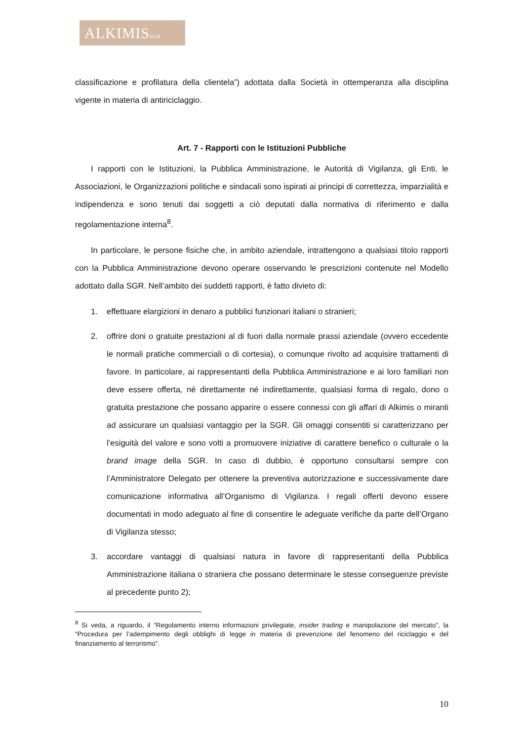ALKIMISSGR
classificazione e profilatura della clientela”) adottata dalla Società in ottemperanza alla disciplina vigente in materia di antiriciclaggio.
Art. 7 - Rapporti con le Istituzioni Pubbliche
I rapporti con le Istituzioni, la Pubblica Amministrazione, le Autorità di Vigilanza, gli Enti, le Associazioni, le Organizzazioni politiche e sindacali sono ispirati ai principi di correttezza, imparzialità e indipendenza e sono tenuti dai soggetti a ciò deputati dalla normativa di riferimento e dalla regolamentazione interna<sup>8</sup>.
In particolare, le persone fisiche che, in ambito aziendale, intrattengono a qualsiasi titolo rapporti con la Pubblica Amministrazione devono operare osservando le prescrizioni contenute nel Modello adottato dalla SGR. Nell’ambito dei suddetti rapporti, è fatto divieto di:
1. effettuare elargizioni in denaro a pubblici funzionari italiani o stranieri;
2. offrire doni o gratuite prestazioni al di fuori dalla normale prassi aziendale (ovvero eccedente le normali pratiche commerciali o di cortesia), o comunque rivolto ad acquisire trattamenti di favore. In particolare, ai rappresentanti della Pubblica Amministrazione e ai loro familiari non deve essere offerta, né direttamente né indirettamente, qualsiasi forma di regalo, dono o gratuita prestazione che possano apparire o essere connessi con gli affari di Alkimis o miranti ad assicurare un qualsiasi vantaggio per la SGR. Gli omaggi consentiti si caratterizzano per l’esiguità del valore e sono volti a promuovere iniziative di carattere benefico o culturale o la brand image della SGR. In caso di dubbio, è opportuno consultarsi sempre con l’Amministratore Delegato per ottenere la preventiva autorizzazione e successivamente dare comunicazione informativa all’Organismo di Vigilanza. I regali offerti devono essere documentati in modo adeguato al fine di consentire le adeguate verifiche da parte dell’Organo di Vigilanza stesso;
3. accordare vantaggi di qualsiasi natura in favore di rappresentanti della Pubblica Amministrazione italiana o straniera che possano determinare le stesse conseguenze previste al precedente punto 2);
<sup>8</sup> Si veda, a riguardo, il “Regolamento interno informazioni privilegiate, insider trading e manipolazione del mercato”, la “Procedura per l’adempimento degli obblighi di legge in materia di prevenzione del fenomeno del riciclaggio e del finanziamento al terrorismo”.
10